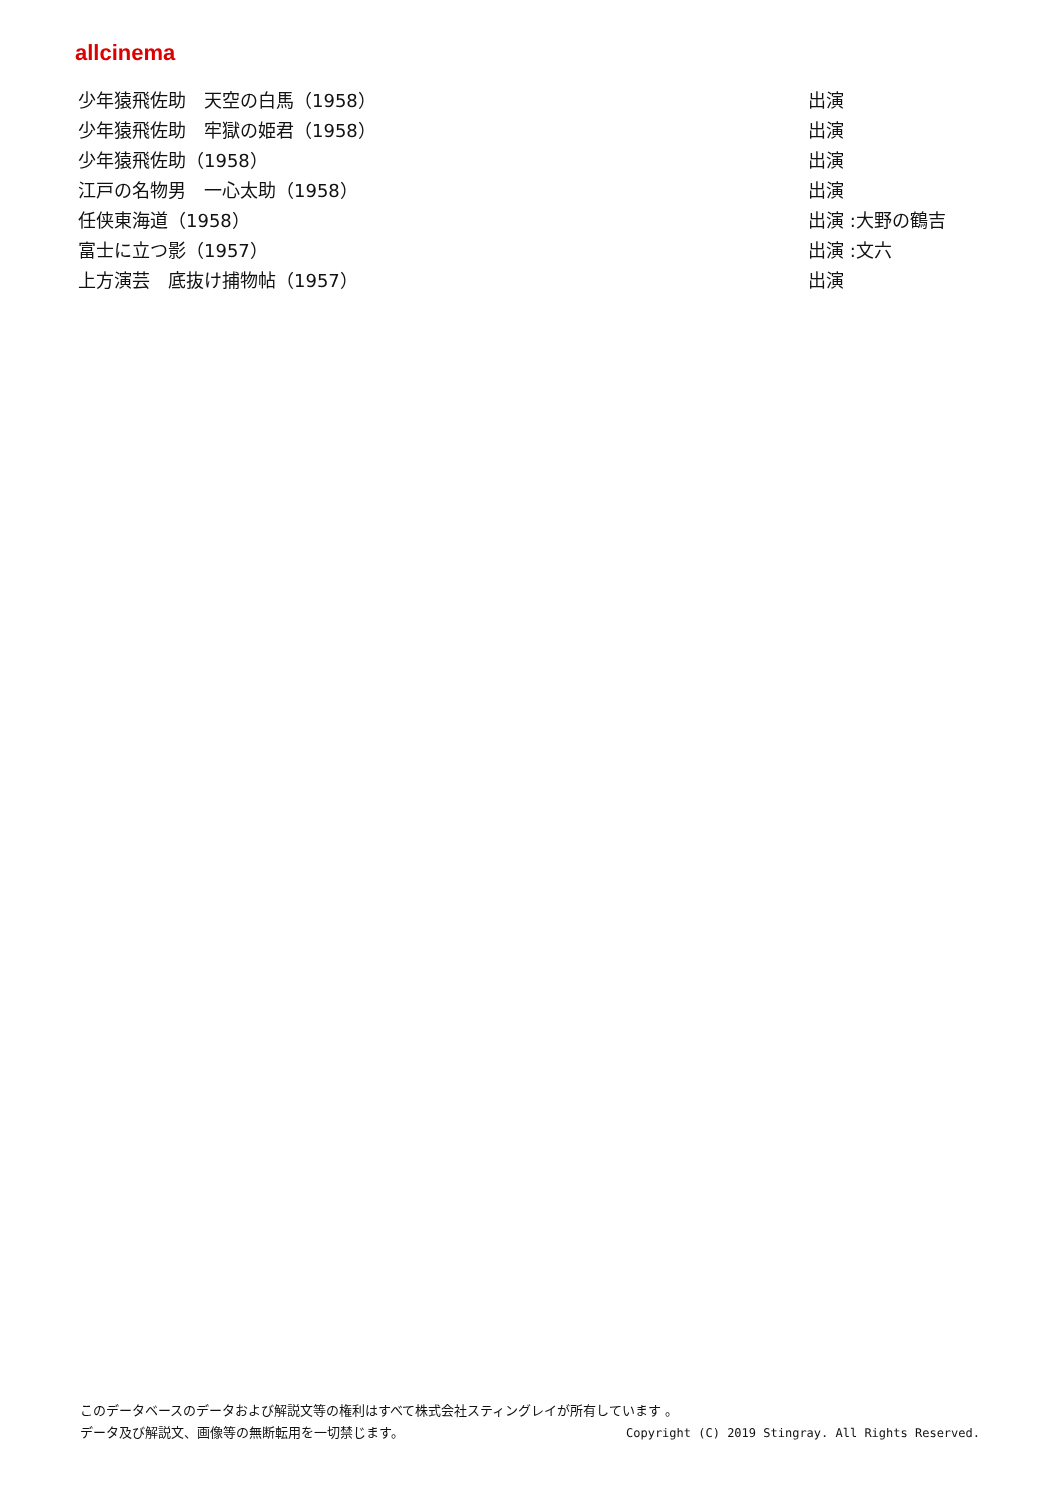allcinema
| 少年猿飛佐助 天空の白馬（1958） | 出演 |
| 少年猿飛佐助 牢獄の姫君（1958） | 出演 |
| 少年猿飛佐助（1958） | 出演 |
| 江戸の名物男 一心太助（1958） | 出演 |
| 任侠東海道（1958） | 出演 :大野の鶴吉 |
| 富士に立つ影（1957） | 出演 :文六 |
| 上方演芸 底抜け捕物帖（1957） | 出演 |
このデータベースのデータおよび解説文等の権利はすべて株式会社スティングレイが所有しています 。
Copyright (C) 2019 Stingray. All Rights Reserved. データ及び解説文、画像等の無断転用を一切禁じます。